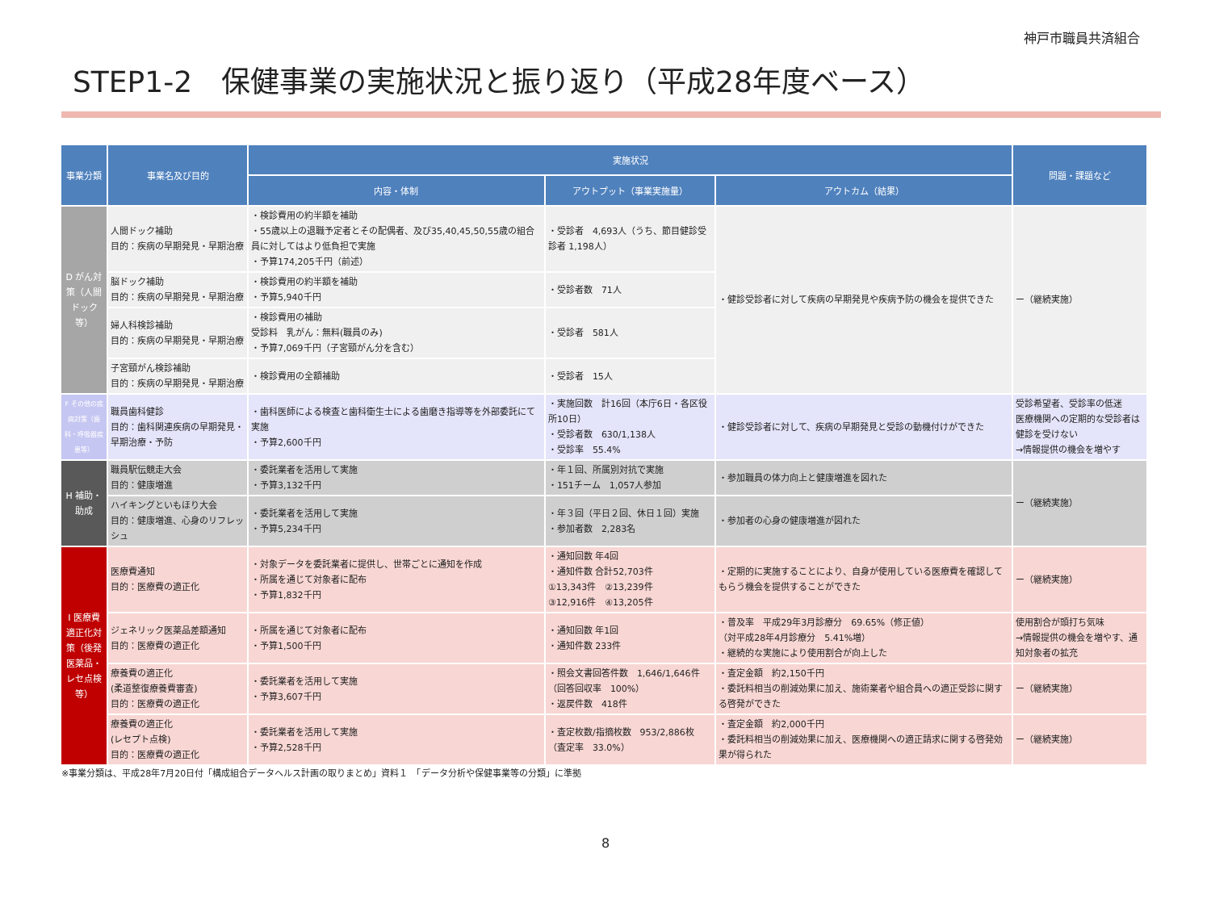神戸市職員共済組合
STEP1-2　保健事業の実施状況と振り返り（平成28年度ベース）
| 事業分類 | 事業名及び目的 | 実施状況 | | | 問題・課題など |
| --- | --- | --- | --- | --- | --- |
| | | 内容・体制 | アウトプット（事業実施量） | アウトカム（結果） | |
| D がん対策（人間ドック等） | 人間ドック補助 目的：疾病の早期発見・早期治療 | ・検診費用の約半額を補助 ・55歳以上の退職予定者とその配偶者、及び35,40,45,50,55歳の組合員に対してはより低負担で実施 ・予算174,205千円（前述） | ・受診者 4,693人（うち、節目健診受診者 1,198人） | ・健診受診者に対して疾病の早期発見や疾病予防の機会を提供できた | ー（継続実施） |
| | 脳ドック補助 目的：疾病の早期発見・早期治療 | ・検診費用の約半額を補助 ・予算5,940千円 | ・受診者数 71人 | | |
| | 婦人科検診補助 目的：疾病の早期発見・早期治療 | ・検診費用の補助 受診料 乳がん：無料(職員のみ) ・予算7,069千円（子宮頸がん分を含む） | ・受診者 581人 | | |
| | 子宮頸がん検診補助 目的：疾病の早期発見・早期治療 | ・検診費用の全額補助 | ・受診者 15人 | | |
| F その他の疾病対策（歯科・呼吸器疾患等） | 職員歯科健診 目的：歯科関連疾病の早期発見・早期治療・予防 | ・歯科医師による検査と歯科衛生士による歯磨き指導等を外部委託にて実施 ・予算2,600千円 | ・実施回数 計16回（本庁6日・各区役所10日） ・受診者数 630/1,138人 ・受診率 55.4% | ・健診受診者に対して、疾病の早期発見と受診の動機付けができた | 受診希望者、受診率の低迷 医療機関への定期的な受診者は健診を受けない →情報提供の機会を増やす |
| H 補助・助成 | 職員駅伝競走大会 目的：健康増進 | ・委託業者を活用して実施 ・予算3,132千円 | ・年１回、所属別対抗で実施 ・151チーム 1,057人参加 | ・参加職員の体力向上と健康増進を図れた | ー（継続実施） |
| | ハイキングといもほり大会 目的：健康増進、心身のリフレッシュ | ・委託業者を活用して実施 ・予算5,234千円 | ・年３回（平日２回、休日１回）実施 ・参加者数 2,283名 | ・参加者の心身の健康増進が図れた | |
| I 医療費適正化対策（後発医薬品・レセ点検等） | 医療費通知 目的：医療費の適正化 | ・対象データを委託業者に提供し、世帯ごとに通知を作成 ・所属を通じて対象者に配布 ・予算1,832千円 | ・通知回数 年4回 ・通知件数 合計52,703件 ①13,343件 ②13,239件 ③12,916件 ④13,205件 | ・定期的に実施することにより、自身が使用している医療費を確認してもらう機会を提供することができた | ー（継続実施） |
| | ジェネリック医薬品差額通知 目的：医療費の適正化 | ・所属を通じて対象者に配布 ・予算1,500千円 | ・通知回数 年1回 ・通知件数 233件 | ・普及率 平成29年3月診療分 69.65%（修正値） （対平成28年4月診療分 5.41%増） ・継続的な実施により使用割合が向上した | 使用割合が頭打ち気味 →情報提供の機会を増やす、通知対象者の拡充 |
| | 療養費の適正化 (柔道整復療養費審査) 目的：医療費の適正化 | ・委託業者を活用して実施 ・予算3,607千円 | ・照会文書回答件数 1,646/1,646件 （回答回収率 100%） ・返戻件数 418件 | ・査定金額 約2,150千円 ・委託料相当の削減効果に加え、施術業者や組合員への適正受診に関する啓発ができた | ー（継続実施） |
| | 療養費の適正化 (レセプト点検) 目的：医療費の適正化 | ・委託業者を活用して実施 ・予算2,528千円 | ・査定枚数/指摘枚数 953/2,886枚 （査定率 33.0%） | ・査定金額 約2,000千円 ・委託料相当の削減効果に加え、医療機関への適正請求に関する啓発効果が得られた | ー（継続実施） |
※事業分類は、平成28年7月20日付「構成組合データヘルス計画の取りまとめ」資料１　「データ分析や保健事業等の分類」に準拠
8